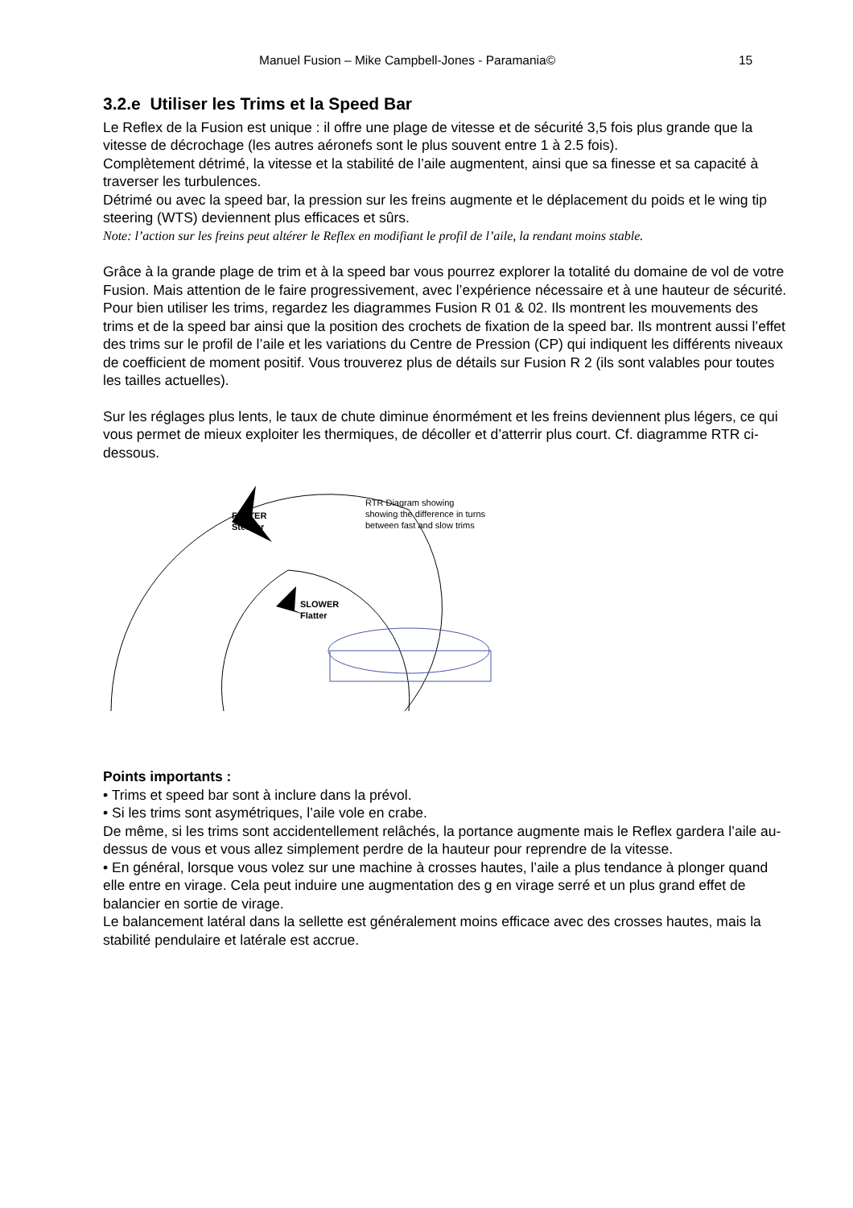Manuel Fusion – Mike Campbell-Jones - Paramania© 15
3.2.e Utiliser les Trims et la Speed Bar
Le Reflex de la Fusion est unique : il offre une plage de vitesse et de sécurité 3,5 fois plus grande que la vitesse de décrochage (les autres aéronefs sont le plus souvent entre 1 à 2.5 fois).
Complètement détrimé, la vitesse et la stabilité de l’aile augmentent, ainsi que sa finesse et sa capacité à traverser les turbulences.
Détrimé ou avec la speed bar, la pression sur les freins augmente et le déplacement du poids et le wing tip steering (WTS) deviennent plus efficaces et sûrs.
Note: l’action sur les freins peut altérer le Reflex en modifiant le profil de l’aile, la rendant moins stable.
Grâce à la grande plage de trim et à la speed bar vous pourrez explorer la totalité du domaine de vol de votre Fusion. Mais attention de le faire progressivement, avec l’expérience nécessaire et à une hauteur de sécurité.
Pour bien utiliser les trims, regardez les diagrammes Fusion R 01 & 02. Ils montrent les mouvements des trims et de la speed bar ainsi que la position des crochets de fixation de la speed bar. Ils montrent aussi l’effet des trims sur le profil de l’aile et les variations du Centre de Pression (CP) qui indiquent les différents niveaux de coefficient de moment positif. Vous trouverez plus de détails sur Fusion R 2 (ils sont valables pour toutes les tailles actuelles).
Sur les réglages plus lents, le taux de chute diminue énormément et les freins deviennent plus légers, ce qui vous permet de mieux exploiter les thermiques, de décoller et d’atterrir plus court. Cf. diagramme RTR ci-dessous.
FASTER
Steeper
SLOWER
Flatter
RTR Diagram showing
showing the difference in turns
between fast and slow trims
Points importants :
• Trims et speed bar sont à inclure dans la prévol.
• Si les trims sont asymétriques, l’aile vole en crabe.
De même, si les trims sont accidentellement relâchés, la portance augmente mais le Reflex gardera l’aile au-dessus de vous et vous allez simplement perdre de la hauteur pour reprendre de la vitesse.
• En général, lorsque vous volez sur une machine à crosses hautes, l’aile a plus tendance à plonger quand elle entre en virage. Cela peut induire une augmentation des g en virage serré et un plus grand effet de balancier en sortie de virage.
Le balancement latéral dans la sellette est généralement moins efficace avec des crosses hautes, mais la stabilité pendulaire et latérale est accrue.